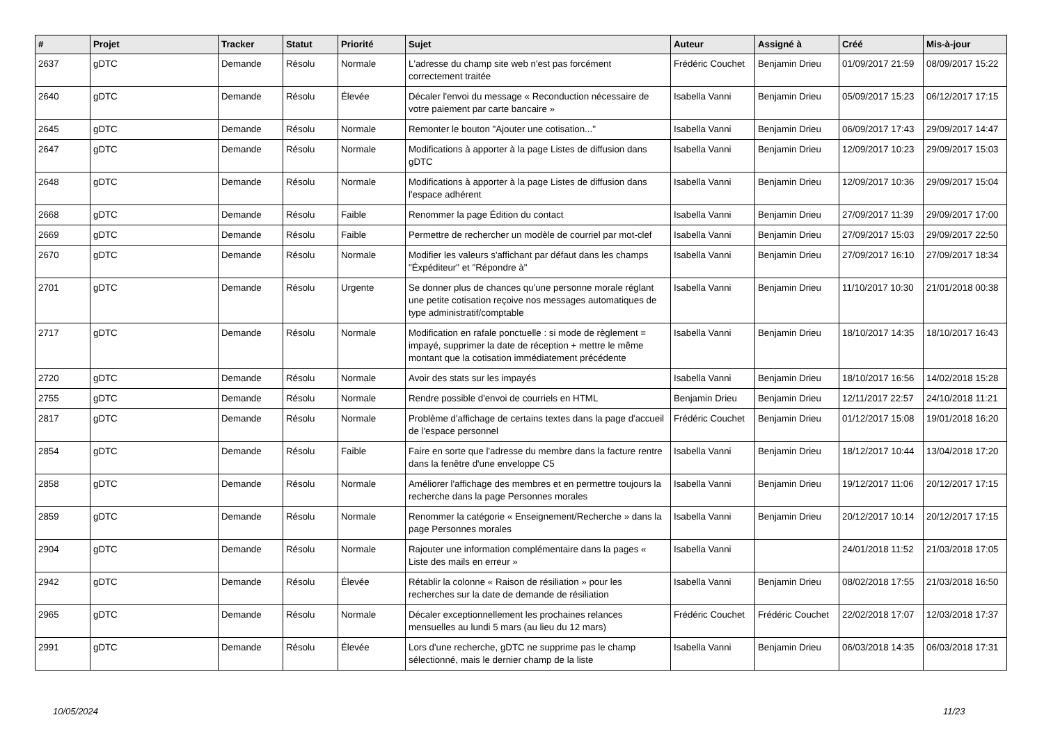| # | Projet | Tracker | Statut | Priorité | Sujet | Auteur | Assigné à | Créé | Mis-à-jour |
| --- | --- | --- | --- | --- | --- | --- | --- | --- | --- |
| 2637 | gDTC | Demande | Résolu | Normale | L'adresse du champ site web n'est pas forcément correctement traitée | Frédéric Couchet | Benjamin Drieu | 01/09/2017 21:59 | 08/09/2017 15:22 |
| 2640 | gDTC | Demande | Résolu | Élevée | Décaler l'envoi du message « Reconduction nécessaire de votre paiement par carte bancaire » | Isabella Vanni | Benjamin Drieu | 05/09/2017 15:23 | 06/12/2017 17:15 |
| 2645 | gDTC | Demande | Résolu | Normale | Remonter le bouton "Ajouter une cotisation..." | Isabella Vanni | Benjamin Drieu | 06/09/2017 17:43 | 29/09/2017 14:47 |
| 2647 | gDTC | Demande | Résolu | Normale | Modifications à apporter à la page Listes de diffusion dans gDTC | Isabella Vanni | Benjamin Drieu | 12/09/2017 10:23 | 29/09/2017 15:03 |
| 2648 | gDTC | Demande | Résolu | Normale | Modifications à apporter à la page Listes de diffusion dans l'espace adhérent | Isabella Vanni | Benjamin Drieu | 12/09/2017 10:36 | 29/09/2017 15:04 |
| 2668 | gDTC | Demande | Résolu | Faible | Renommer la page Édition du contact | Isabella Vanni | Benjamin Drieu | 27/09/2017 11:39 | 29/09/2017 17:00 |
| 2669 | gDTC | Demande | Résolu | Faible | Permettre de rechercher un modèle de courriel par mot-clef | Isabella Vanni | Benjamin Drieu | 27/09/2017 15:03 | 29/09/2017 22:50 |
| 2670 | gDTC | Demande | Résolu | Normale | Modifier les valeurs s'affichant par défaut dans les champs "Éxpéditeur" et "Répondre à" | Isabella Vanni | Benjamin Drieu | 27/09/2017 16:10 | 27/09/2017 18:34 |
| 2701 | gDTC | Demande | Résolu | Urgente | Se donner plus de chances qu'une personne morale réglant une petite cotisation reçoive nos messages automatiques de type administratif/comptable | Isabella Vanni | Benjamin Drieu | 11/10/2017 10:30 | 21/01/2018 00:38 |
| 2717 | gDTC | Demande | Résolu | Normale | Modification en rafale ponctuelle : si mode de règlement = impayé, supprimer la date de réception + mettre le même montant que la cotisation immédiatement précédente | Isabella Vanni | Benjamin Drieu | 18/10/2017 14:35 | 18/10/2017 16:43 |
| 2720 | gDTC | Demande | Résolu | Normale | Avoir des stats sur les impayés | Isabella Vanni | Benjamin Drieu | 18/10/2017 16:56 | 14/02/2018 15:28 |
| 2755 | gDTC | Demande | Résolu | Normale | Rendre possible d'envoi de courriels en HTML | Benjamin Drieu | Benjamin Drieu | 12/11/2017 22:57 | 24/10/2018 11:21 |
| 2817 | gDTC | Demande | Résolu | Normale | Problème d'affichage de certains textes dans la page d'accueil de l'espace personnel | Frédéric Couchet | Benjamin Drieu | 01/12/2017 15:08 | 19/01/2018 16:20 |
| 2854 | gDTC | Demande | Résolu | Faible | Faire en sorte que l'adresse du membre dans la facture rentre dans la fenêtre d'une enveloppe C5 | Isabella Vanni | Benjamin Drieu | 18/12/2017 10:44 | 13/04/2018 17:20 |
| 2858 | gDTC | Demande | Résolu | Normale | Améliorer l'affichage des membres et en permettre toujours la recherche dans la page Personnes morales | Isabella Vanni | Benjamin Drieu | 19/12/2017 11:06 | 20/12/2017 17:15 |
| 2859 | gDTC | Demande | Résolu | Normale | Renommer la catégorie « Enseignement/Recherche » dans la page Personnes morales | Isabella Vanni | Benjamin Drieu | 20/12/2017 10:14 | 20/12/2017 17:15 |
| 2904 | gDTC | Demande | Résolu | Normale | Rajouter une information complémentaire dans la pages « Liste des mails en erreur » | Isabella Vanni | | 24/01/2018 11:52 | 21/03/2018 17:05 |
| 2942 | gDTC | Demande | Résolu | Élevée | Rétablir la colonne « Raison de résiliation » pour les recherches sur la date de demande de résiliation | Isabella Vanni | Benjamin Drieu | 08/02/2018 17:55 | 21/03/2018 16:50 |
| 2965 | gDTC | Demande | Résolu | Normale | Décaler exceptionnellement les prochaines relances mensuelles au lundi 5 mars (au lieu du 12 mars) | Frédéric Couchet | Frédéric Couchet | 22/02/2018 17:07 | 12/03/2018 17:37 |
| 2991 | gDTC | Demande | Résolu | Élevée | Lors d'une recherche, gDTC ne supprime pas le champ sélectionné, mais le dernier champ de la liste | Isabella Vanni | Benjamin Drieu | 06/03/2018 14:35 | 06/03/2018 17:31 |
10/05/2024 11/23